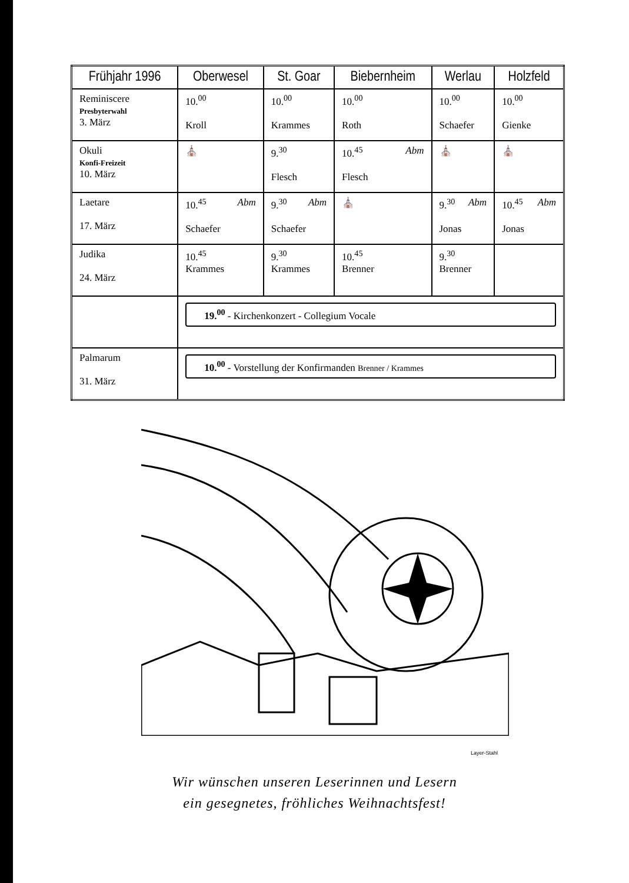| Frühjahr 1996 | Oberwesel | St. Goar | Biebernheim | Werlau | Holzfeld |
| --- | --- | --- | --- | --- | --- |
| Reminiscere Presbyterwahl 3. März | 10.<sup>00</sup> Kroll | 10.<sup>00</sup> Krammes | 10.<sup>00</sup> Roth | 10.<sup>00</sup> Schaefer | 10.<sup>00</sup> Gienke |
| Okuli Konfi-Freizeit 10. März | ⛪ | 9.<sup>30</sup> Flesch | 10.<sup>45</sup> Abm Flesch | ⛪ | ⛪ |
| Laetare 17. März | 10.<sup>45</sup> Abm Schaefer | 9.<sup>30</sup> Abm Schaefer | ⛪ | 9.<sup>30</sup> Abm Jonas | 10.<sup>45</sup> Abm Jonas |
| Judika 24. März | 10.<sup>45</sup> Krammes | 9.<sup>30</sup> Krammes | 10.<sup>45</sup> Brenner | 9.<sup>30</sup> Brenner | |
| | 19.<sup>00</sup> - Kirchenkonzert - Collegium Vocale | | | | |
| Palmarum 31. März | 10.<sup>00</sup> - Vorstellung der Konfirmanden Brenner / Krammes | | | | |
Layer-Stahl
Wir wünschen unseren Leserinnen und Lesern
ein gesegnetes, fröhliches Weihnachtsfest!